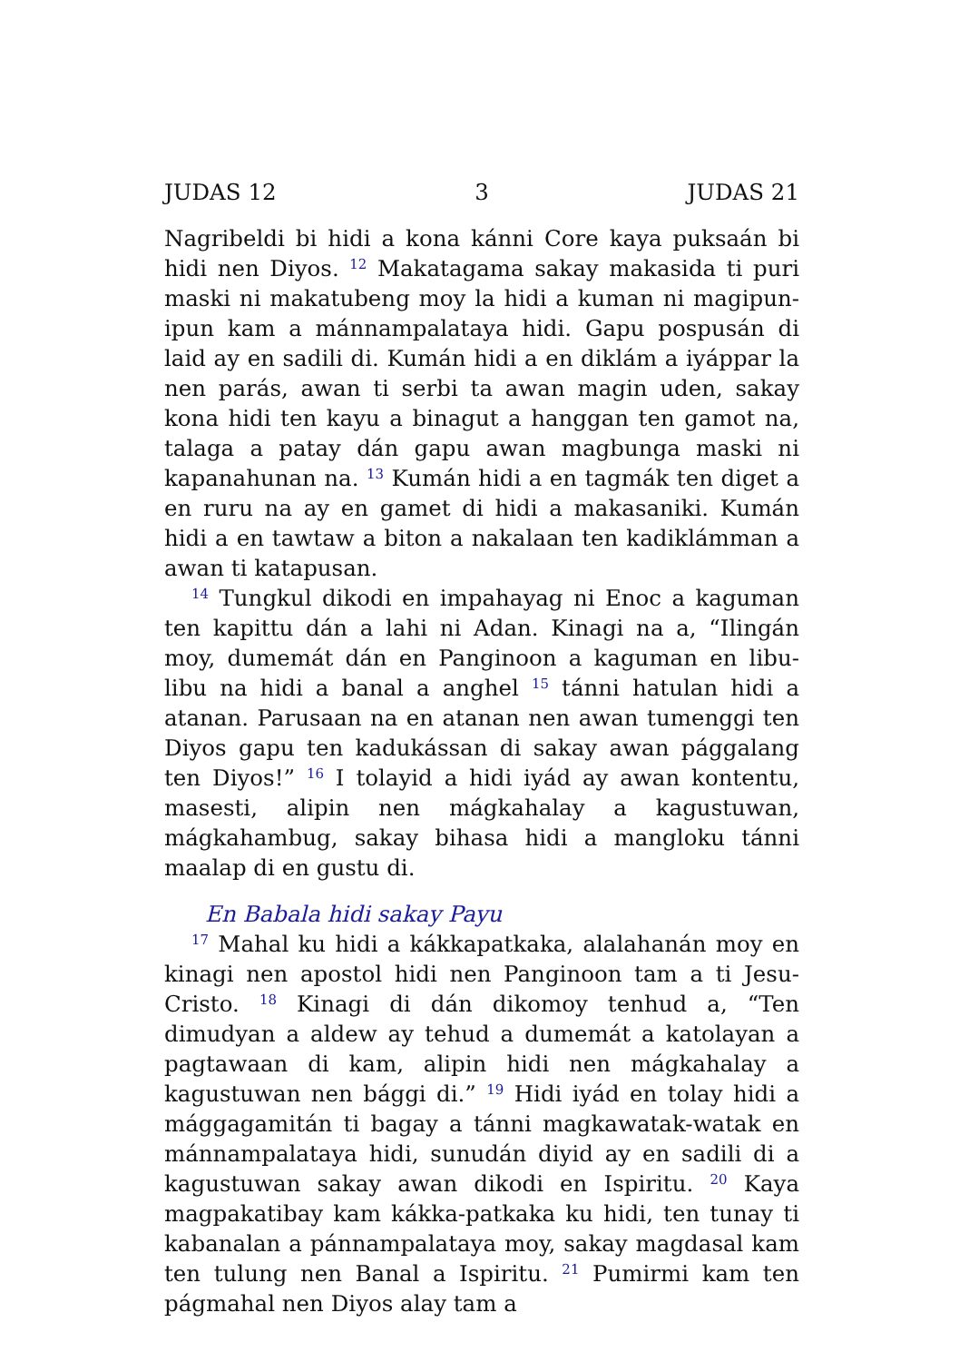JUDAS 12 3 JUDAS 21
Nagribeldi bi hidi a kona kánni Core kaya puksaán bi hidi nen Diyos. <sup>12</sup> Makatagama sakay makasida ti puri maski ni makatubeng moy la hidi a kuman ni magipun-ipun kam a mánnampalataya hidi. Gapu pospusán di laid ay en sadili di. Kumán hidi a en diklám a iyáppar la nen parás, awan ti serbi ta awan magin uden, sakay kona hidi ten kayu a binagut a hanggan ten gamot na, talaga a patay dán gapu awan magbunga maski ni kapanahunan na. <sup>13</sup> Kumán hidi a en tagmák ten diget a en ruru na ay en gamet di hidi a makasaniki. Kumán hidi a en tawtaw a biton a nakalaan ten kadiklámman a awan ti katapusan.
<sup>14</sup> Tungkul dikodi en impahayag ni Enoc a kaguman ten kapittu dán a lahi ni Adan. Kinagi na a, “Ilingán moy, dumemát dán en Panginoon a kaguman en libu-libu na hidi a banal a anghel <sup>15</sup> tánni hatulan hidi a atanan. Parusaan na en atanan nen awan tumenggi ten Diyos gapu ten kadukássan di sakay awan pággalang ten Diyos!” <sup>16</sup> I tolayid a hidi iyád ay awan kontentu, masesti, alipin nen mágkahalay a kagustuwan, mágkahambug, sakay bihasa hidi a mangloku tánni maalap di en gustu di.
En Babala hidi sakay Payu
<sup>17</sup> Mahal ku hidi a kákkapatkaka, alalahanán moy en kinagi nen apostol hidi nen Panginoon tam a ti Jesu-Cristo. <sup>18</sup> Kinagi di dán dikomoy tenhud a, “Ten dimudyan a aldew ay tehud a dumemát a katolayan a pagtawaan di kam, alipin hidi nen mágkahalay a kagustuwan nen bággi di.” <sup>19</sup> Hidi iyád en tolay hidi a mággagamitán ti bagay a tánni magkawatak-watak en mánnampalataya hidi, sunudán diyid ay en sadili di a kagustuwan sakay awan dikodi en Ispiritu. <sup>20</sup> Kaya magpakatibay kam kákka-patkaka ku hidi, ten tunay ti kabanalan a pánnampalataya moy, sakay magdasal kam ten tulung nen Banal a Ispiritu. <sup>21</sup> Pumirmi kam ten págmahal nen Diyos alay tam a